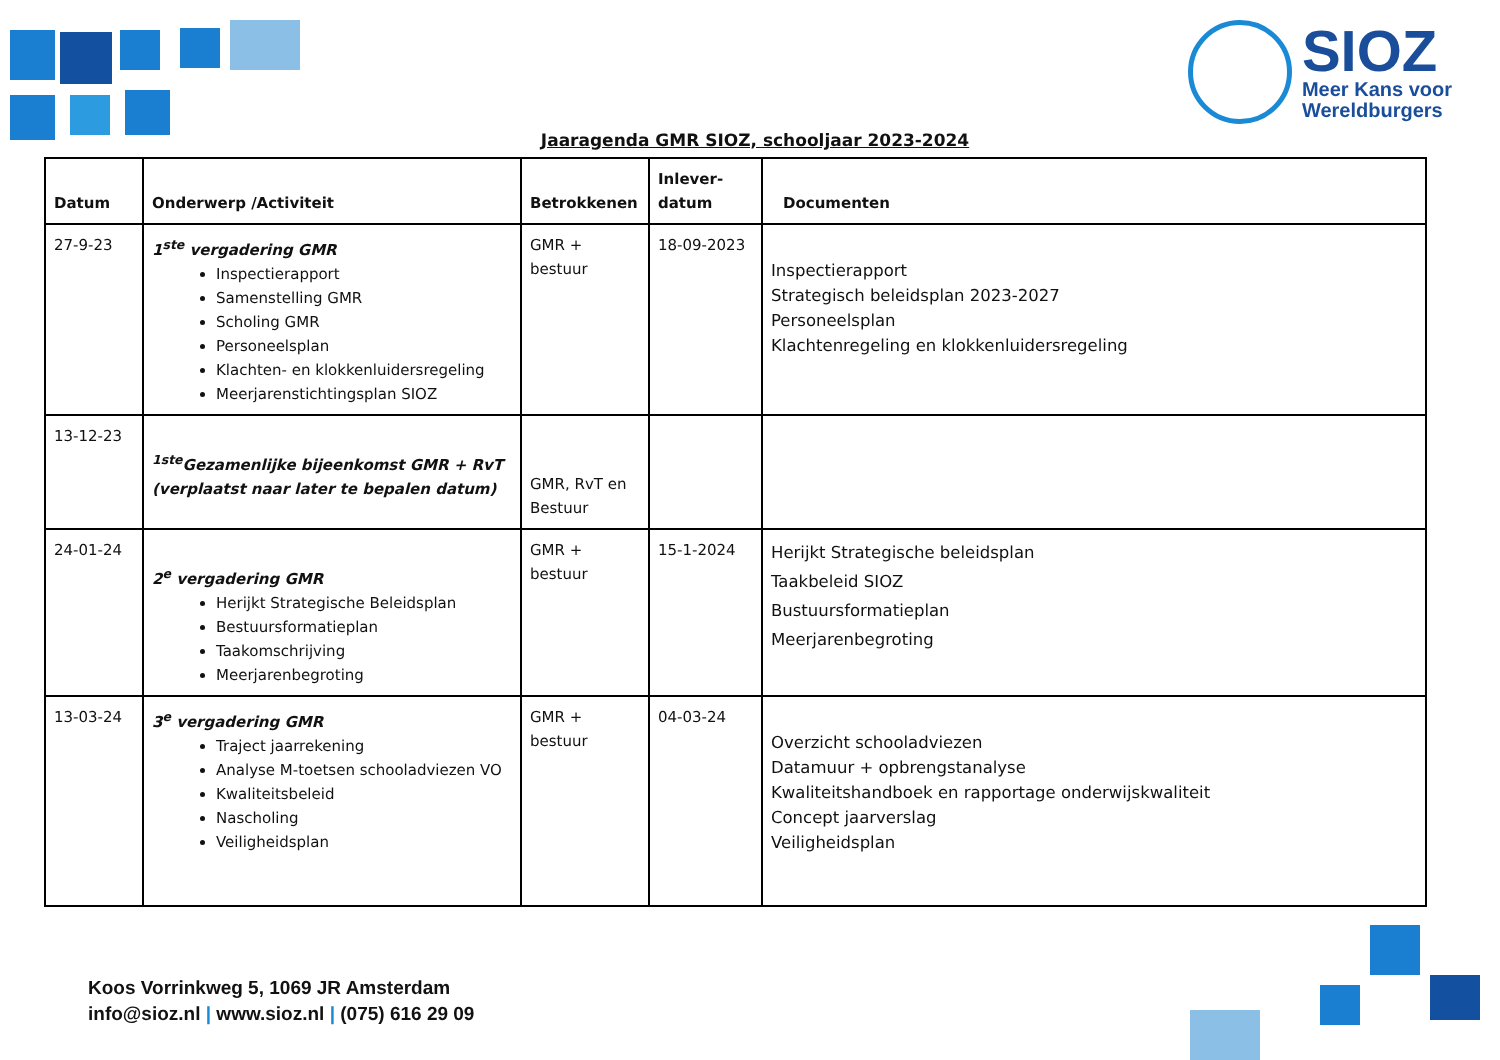SIOZ
Meer Kans voor
Wereldburgers
Jaaragenda GMR SIOZ, schooljaar 2023-2024
| Datum | Onderwerp /Activiteit | Betrokkenen | Inlever- datum | Documenten |
| --- | --- | --- | --- | --- |
| 27-9-23 | 1<sup>ste</sup> vergadering GMR Inspectierapport Samenstelling GMR Scholing GMR Personeelsplan Klachten- en klokkenluidersregeling Meerjarenstichtingsplan SIOZ | GMR + bestuur | 18-09-2023 | Inspectierapport Strategisch beleidsplan 2023-2027 Personeelsplan Klachtenregeling en klokkenluidersregeling |
| 13-12-23 | <sup>1ste</sup>Gezamenlijke bijeenkomst GMR + RvT (verplaatst naar later te bepalen datum) | GMR, RvT en Bestuur | | |
| 24-01-24 | 2<sup>e</sup> vergadering GMR Herijkt Strategische Beleidsplan Bestuursformatieplan Taakomschrijving Meerjarenbegroting | GMR + bestuur | 15-1-2024 | Herijkt Strategische beleidsplan Taakbeleid SIOZ Bustuursformatieplan Meerjarenbegroting |
| 13-03-24 | 3<sup>e</sup> vergadering GMR Traject jaarrekening Analyse M-toetsen schooladviezen VO Kwaliteitsbeleid Nascholing Veiligheidsplan | GMR + bestuur | 04-03-24 | Overzicht schooladviezen Datamuur + opbrengstanalyse Kwaliteitshandboek en rapportage onderwijskwaliteit Concept jaarverslag Veiligheidsplan |
Koos Vorrinkweg 5, 1069 JR Amsterdam
info@sioz.nl | www.sioz.nl | (075) 616 29 09